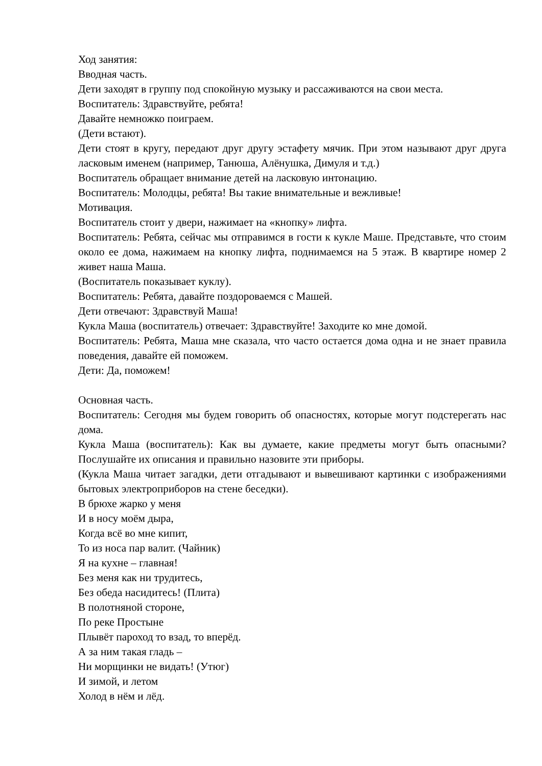Ход занятия:
Вводная часть.
Дети заходят в группу под спокойную музыку и рассаживаются на свои места.
Воспитатель: Здравствуйте, ребята!
Давайте немножко поиграем.
(Дети встают).
Дети стоят в кругу, передают друг другу эстафету мячик. При этом называют друг друга ласковым именем (например, Танюша, Алёнушка, Димуля и т.д.)
Воспитатель обращает внимание детей на ласковую интонацию.
Воспитатель: Молодцы, ребята! Вы такие внимательные и вежливые!
Мотивация.
Воспитатель стоит у двери, нажимает на «кнопку» лифта.
Воспитатель: Ребята, сейчас мы отправимся в гости к кукле Маше. Представьте, что стоим около ее дома, нажимаем на кнопку лифта, поднимаемся на 5 этаж. В квартире номер 2 живет наша Маша.
(Воспитатель показывает куклу).
Воспитатель: Ребята, давайте поздороваемся с Машей.
Дети отвечают: Здравствуй Маша!
Кукла Маша (воспитатель) отвечает: Здравствуйте! Заходите ко мне домой.
Воспитатель: Ребята, Маша мне сказала, что часто остается дома одна и не знает правила поведения, давайте ей поможем.
Дети: Да, поможем!
Основная часть.
Воспитатель: Сегодня мы будем говорить об опасностях, которые могут подстерегать нас дома.
Кукла Маша (воспитатель): Как вы думаете, какие предметы могут быть опасными? Послушайте их описания и правильно назовите эти приборы.
(Кукла Маша читает загадки, дети отгадывают и вывешивают картинки с изображениями бытовых электроприборов на стене беседки).
В брюхе жарко у меня
И в носу моём дыра,
Когда всё во мне кипит,
То из носа пар валит. (Чайник)
Я на кухне – главная!
Без меня как ни трудитесь,
Без обеда насидитесь! (Плита)
В полотняной стороне,
По реке Простыне
Плывёт пароход то взад, то вперёд.
А за ним такая гладь –
Ни морщинки не видать! (Утюг)
И зимой, и летом
Холод в нём и лёд.